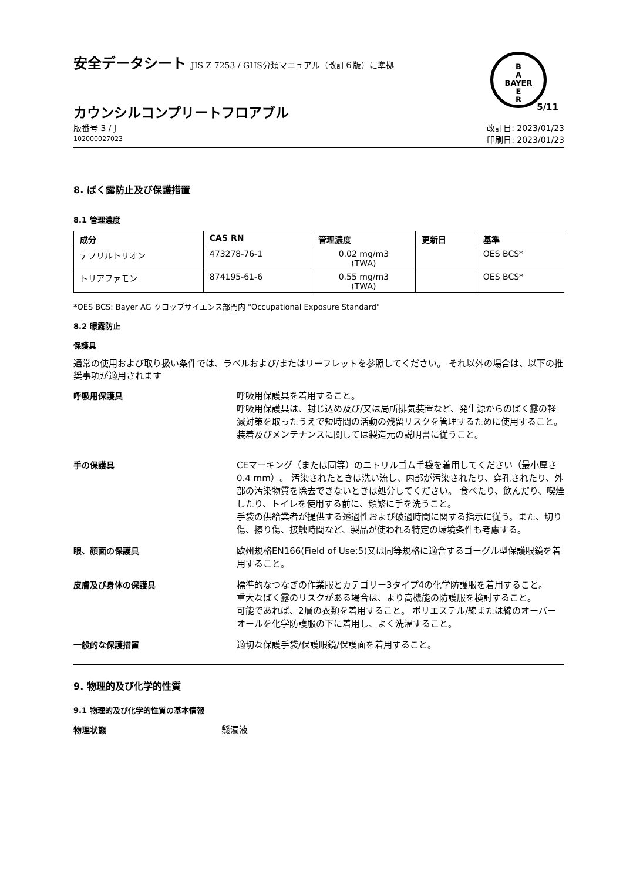B
A
BAYER
E
R
安全データシート JIS Z 7253 / GHS分類マニュアル（改訂６版）に準拠
カウンシルコンプリートフロアブル
5/11
版番号 3 / J
102000027023
改訂日: 2023/01/23
印刷日: 2023/01/23
8. ばく露防止及び保護措置
8.1 管理濃度
| 成分 | CAS RN | 管理濃度 | 更新日 | 基準 |
| --- | --- | --- | --- | --- |
| テフリルトリオン | 473278-76-1 | 0.02 mg/m3 (TWA) | | OES BCS* |
| トリアファモン | 874195-61-6 | 0.55 mg/m3 (TWA) | | OES BCS* |
*OES BCS: Bayer AG クロップサイエンス部門内 "Occupational Exposure Standard"
8.2 曝露防止
保護具
通常の使用および取り扱い条件では、ラベルおよび/またはリーフレットを参照してください。 それ以外の場合は、以下の推奨事項が適用されます
呼吸用保護具
呼吸用保護具を着用すること。
呼吸用保護具は、封じ込め及び/又は局所排気装置など、発生源からのばく露の軽減対策を取ったうえで短時間の活動の残留リスクを管理するために使用すること。装着及びメンテナンスに関しては製造元の説明書に従うこと。
手の保護具
CEマーキング（または同等）のニトリルゴム手袋を着用してください（最小厚さ0.4 mm）。 汚染されたときは洗い流し、内部が汚染されたり、穿孔されたり、外部の汚染物質を除去できないときは処分してください。 食べたり、飲んだり、喫煙したり、トイレを使用する前に、頻繁に手を洗うこと。
手袋の供給業者が提供する透過性および破過時間に関する指示に従う。また、切り傷、擦り傷、接触時間など、製品が使われる特定の環境条件も考慮する。
眼、顔面の保護具
欧州規格EN166(Field of Use;5)又は同等規格に適合するゴーグル型保護眼鏡を着用すること。
皮膚及び身体の保護具
標準的なつなぎの作業服とカテゴリー3タイプ4の化学防護服を着用すること。
重大なばく露のリスクがある場合は、より高機能の防護服を検討すること。
可能であれば、2層の衣類を着用すること。 ポリエステル/綿または綿のオーバーオールを化学防護服の下に着用し、よく洗濯すること。
一般的な保護措置
適切な保護手袋/保護眼鏡/保護面を着用すること。
9. 物理的及び化学的性質
9.1 物理的及び化学的性質の基本情報
物理状態
懸濁液